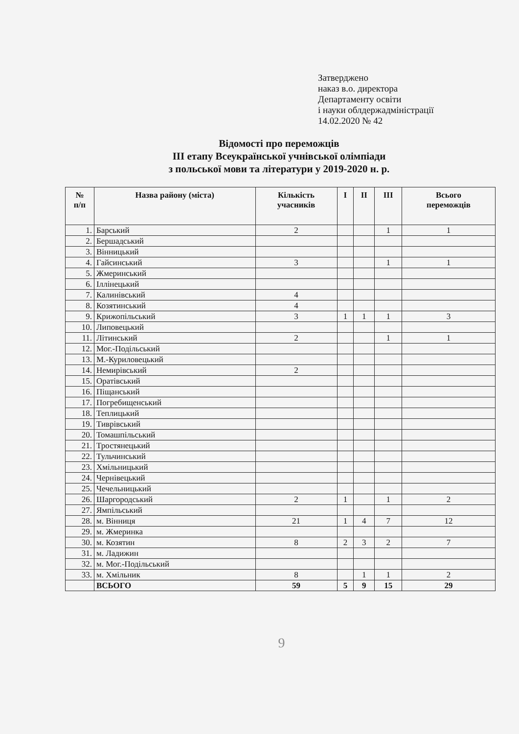Затверджено
наказ в.о. директора
Департаменту освіти
і науки облдержадміністрації
14.02.2020 № 42
Відомості про переможців
ІІІ етапу Всеукраїнської учнівської олімпіади
з польської мови та літератури у 2019-2020 н. р.
| № п/п | Назва району (міста) | Кількість учасників | І | ІІ | ІІІ | Всього переможців |
| --- | --- | --- | --- | --- | --- | --- |
| 1. | Барський | 2 | | | 1 | 1 |
| 2. | Бершадський | | | | | |
| 3. | Вінницький | | | | | |
| 4. | Гайсинський | 3 | | | 1 | 1 |
| 5. | Жмеринський | | | | | |
| 6. | Іллінецький | | | | | |
| 7. | Калинівський | 4 | | | | |
| 8. | Козятинський | 4 | | | | |
| 9. | Крижопільський | 3 | 1 | 1 | 1 | 3 |
| 10. | Липовецький | | | | | |
| 11. | Літинський | 2 | | | 1 | 1 |
| 12. | Мог.-Подільський | | | | | |
| 13. | М.-Куриловецький | | | | | |
| 14. | Немирівський | 2 | | | | |
| 15. | Оратівський | | | | | |
| 16. | Піщанський | | | | | |
| 17. | Погребищенський | | | | | |
| 18. | Теплицький | | | | | |
| 19. | Тиврівський | | | | | |
| 20. | Томашпільський | | | | | |
| 21. | Тростянецький | | | | | |
| 22. | Тульчинський | | | | | |
| 23. | Хмільницький | | | | | |
| 24. | Чернівецький | | | | | |
| 25. | Чечельницький | | | | | |
| 26. | Шаргородський | 2 | 1 | | 1 | 2 |
| 27. | Ямпільський | | | | | |
| 28. | м. Вінниця | 21 | 1 | 4 | 7 | 12 |
| 29. | м. Жмеринка | | | | | |
| 30. | м. Козятин | 8 | 2 | 3 | 2 | 7 |
| 31. | м. Ладижин | | | | | |
| 32. | м. Мог.-Подільський | | | | | |
| 33. | м. Хмільник | 8 | | 1 | 1 | 2 |
| | ВСЬОГО | 59 | 5 | 9 | 15 | 29 |
9